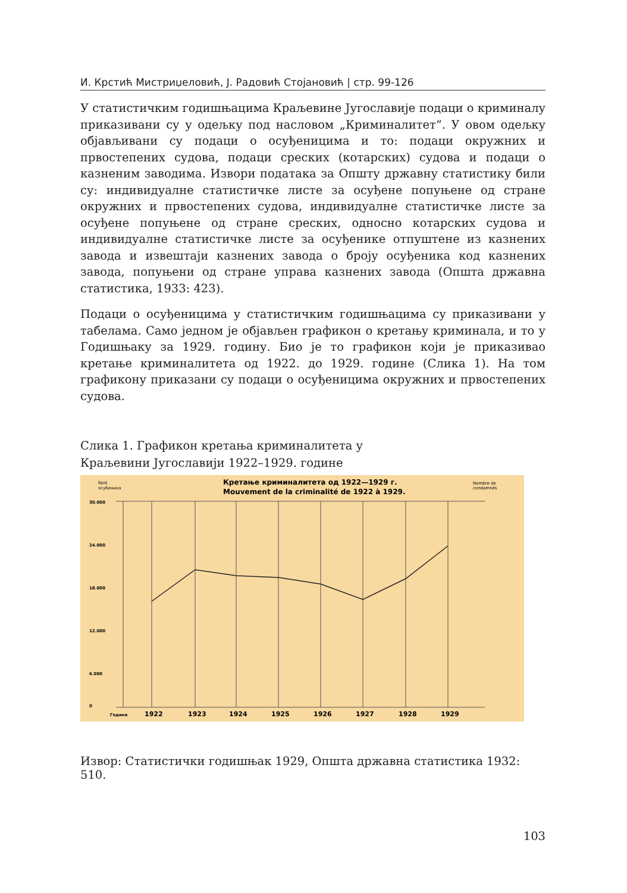И. Крстић Мистриџеловић, Ј. Радовић Стојановић | стр. 99-126
У статистичким годишњацима Краљевине Југославије подаци о криминалу приказивани су у одељку под насловом „Криминалитет“. У овом одељку објављивани су подаци о осуђеницима и то: подаци окружних и првостепених судова, подаци среских (котарских) судова и подаци о казненим заводима. Извори података за Општу државну статистику били су: индивидуалне статистичке листе за осуђене попуњене од стране окружних и првостепених судова, индивидуалне статистичке листе за осуђене попуњене од стране среских, односно котарских судова и индивидуалне статистичке листе за осуђенике отпуштене из казнених завода и извештаји казнених завода о броју осуђеника код казнених завода, попуњени од стране управа казнених завода (Општа државна статистика, 1933: 423).
Подаци о осуђеницима у статистичким годишњацима су приказивани у табелама. Само једном је објављен графикон о кретању криминала, и то у Годишњаку за 1929. годину. Био је то графикон који је приказивао кретање криминалитета од 1922. до 1929. године (Слика 1). На том графикону приказани су подаци о осуђеницима окружних и првостепених судова.
Слика 1. Графикон кретања криминалитета у
Краљевини Југославији 1922–1929. године
Број
осуђеника
Кретање криминалитета од 1922—1929 г.
Mouvement de la criminalité de 1922 à 1929.
Nombre de
condamnés
30.000
24.000
18.000
12.000
6.000
0
Година
1922
1923
1924
1925
1926
1927
1928
1929
Извор: Статистички годишњак 1929, Општа државна статистика 1932: 510.
103